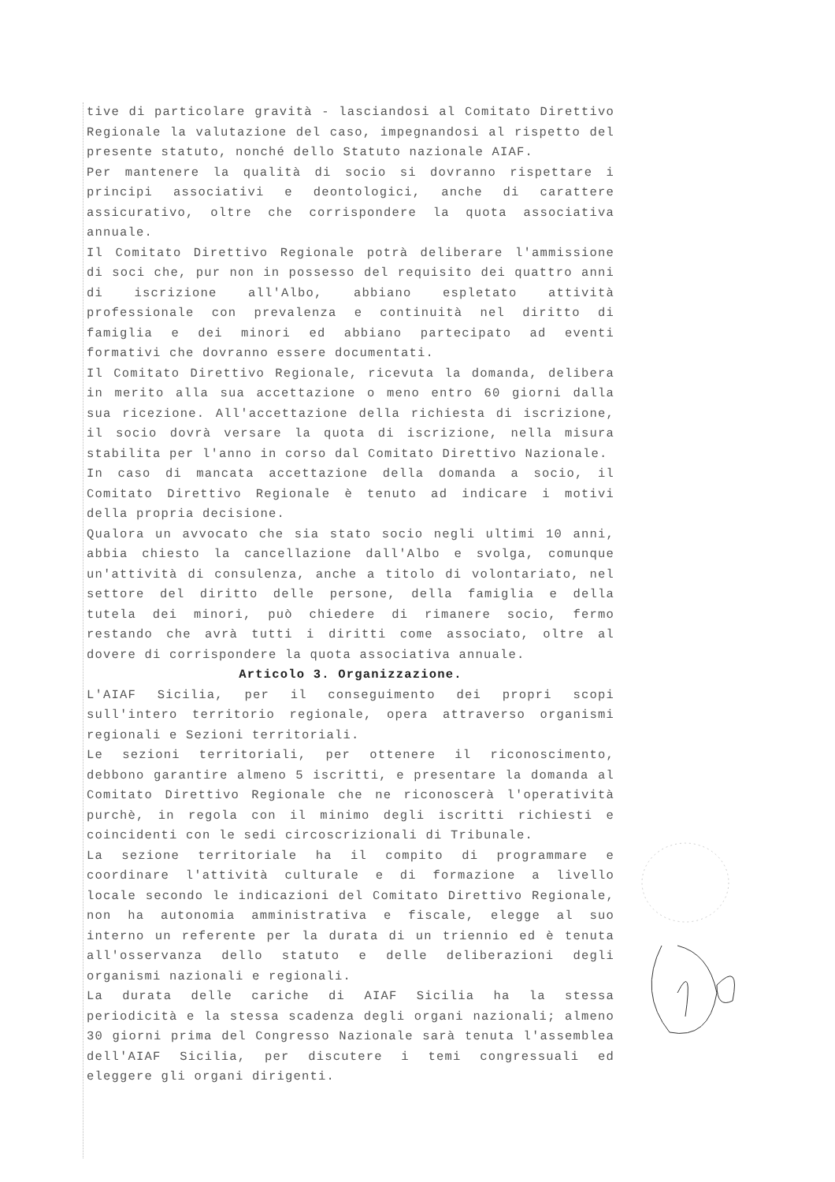tive di particolare gravità - lasciandosi al Comitato Direttivo Regionale la valutazione del caso, impegnandosi al rispetto del presente statuto, nonché dello Statuto nazionale AIAF.
Per mantenere la qualità di socio si dovranno rispettare i principi associativi e deontologici, anche di carattere assicurativo, oltre che corrispondere la quota associativa annuale.
Il Comitato Direttivo Regionale potrà deliberare l'ammissione di soci che, pur non in possesso del requisito dei quattro anni di iscrizione all'Albo, abbiano espletato attività professionale con prevalenza e continuità nel diritto di famiglia e dei minori ed abbiano partecipato ad eventi formativi che dovranno essere documentati.
Il Comitato Direttivo Regionale, ricevuta la domanda, delibera in merito alla sua accettazione o meno entro 60 giorni dalla sua ricezione. All'accettazione della richiesta di iscrizione, il socio dovrà versare la quota di iscrizione, nella misura stabilita per l'anno in corso dal Comitato Direttivo Nazionale.
In caso di mancata accettazione della domanda a socio, il Comitato Direttivo Regionale è tenuto ad indicare i motivi della propria decisione.
Qualora un avvocato che sia stato socio negli ultimi 10 anni, abbia chiesto la cancellazione dall'Albo e svolga, comunque un'attività di consulenza, anche a titolo di volontariato, nel settore del diritto delle persone, della famiglia e della tutela dei minori, può chiedere di rimanere socio, fermo restando che avrà tutti i diritti come associato, oltre al dovere di corrispondere la quota associativa annuale.
Articolo 3. Organizzazione.
L'AIAF Sicilia, per il conseguimento dei propri scopi sull'intero territorio regionale, opera attraverso organismi regionali e Sezioni territoriali.
Le sezioni territoriali, per ottenere il riconoscimento, debbono garantire almeno 5 iscritti, e presentare la domanda al Comitato Direttivo Regionale che ne riconoscerà l'operatività purchè, in regola con il minimo degli iscritti richiesti e coincidenti con le sedi circoscrizionali di Tribunale.
La sezione territoriale ha il compito di programmare e coordinare l'attività culturale e di formazione a livello locale secondo le indicazioni del Comitato Direttivo Regionale, non ha autonomia amministrativa e fiscale, elegge al suo interno un referente per la durata di un triennio ed è tenuta all'osservanza dello statuto e delle deliberazioni degli organismi nazionali e regionali.
La durata delle cariche di AIAF Sicilia ha la stessa periodicità e la stessa scadenza degli organi nazionali; almeno 30 giorni prima del Congresso Nazionale sarà tenuta l'assemblea dell'AIAF Sicilia, per discutere i temi congressuali ed eleggere gli organi dirigenti.